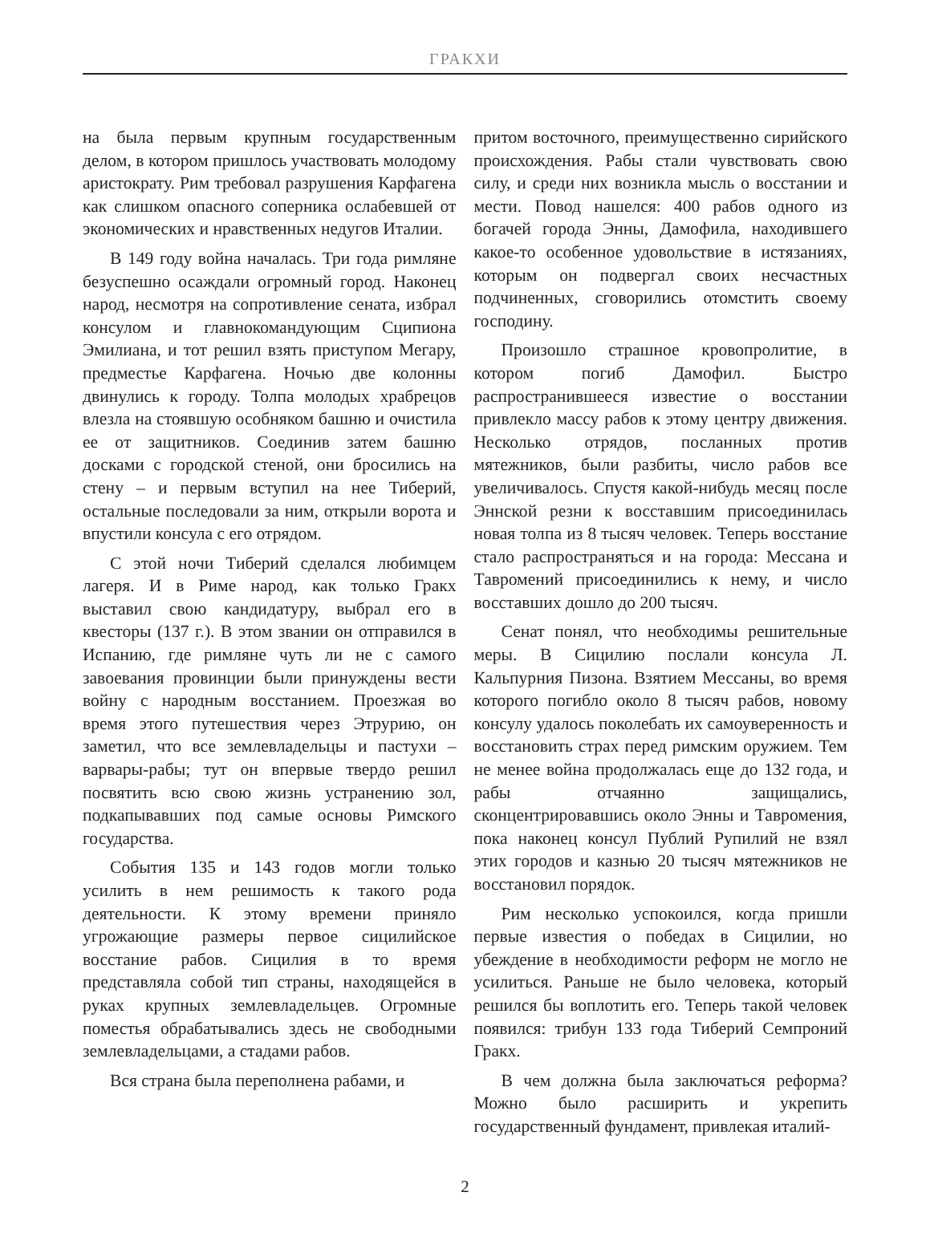ГРАКХИ
на была первым крупным государственным делом, в котором пришлось участвовать молодому аристократу. Рим требовал разрушения Карфагена как слишком опасного соперника ослабевшей от экономических и нравственных недугов Италии.
В 149 году война началась. Три года римляне безуспешно осаждали огромный город. Наконец народ, несмотря на сопротивление сената, избрал консулом и главнокомандующим Сципиона Эмилиана, и тот решил взять приступом Мегару, предместье Карфагена. Ночью две колонны двинулись к городу. Толпа молодых храбрецов влезла на стоявшую особняком башню и очистила ее от защитников. Соединив затем башню досками с городской стеной, они бросились на стену – и первым вступил на нее Тиберий, остальные последовали за ним, открыли ворота и впустили консула с его отрядом.
С этой ночи Тиберий сделался любимцем лагеря. И в Риме народ, как только Гракх выставил свою кандидатуру, выбрал его в квесторы (137 г.). В этом звании он отправился в Испанию, где римляне чуть ли не с самого завоевания провинции были принуждены вести войну с народным восстанием. Проезжая во время этого путешествия через Этрурию, он заметил, что все землевладельцы и пастухи – варвары-рабы; тут он впервые твердо решил посвятить всю свою жизнь устранению зол, подкапывавших под самые основы Римского государства.
События 135 и 143 годов могли только усилить в нем решимость к такого рода деятельности. К этому времени приняло угрожающие размеры первое сицилийское восстание рабов. Сицилия в то время представляла собой тип страны, находящейся в руках крупных землевладельцев. Огромные поместья обрабатывались здесь не свободными землевладельцами, а стадами рабов.
Вся страна была переполнена рабами, и
притом восточного, преимущественно сирийского происхождения. Рабы стали чувствовать свою силу, и среди них возникла мысль о восстании и мести. Повод нашелся: 400 рабов одного из богачей города Энны, Дамофила, находившего какое-то особенное удовольствие в истязаниях, которым он подвергал своих несчастных подчиненных, сговорились отомстить своему господину.
Произошло страшное кровопролитие, в котором погиб Дамофил. Быстро распространившееся известие о восстании привлекло массу рабов к этому центру движения. Несколько отрядов, посланных против мятежников, были разбиты, число рабов все увеличивалось. Спустя какой-нибудь месяц после Эннской резни к восставшим присоединилась новая толпа из 8 тысяч человек. Теперь восстание стало распространяться и на города: Мессана и Тавромений присоединились к нему, и число восставших дошло до 200 тысяч.
Сенат понял, что необходимы решительные меры. В Сицилию послали консула Л. Кальпурния Пизона. Взятием Мессаны, во время которого погибло около 8 тысяч рабов, новому консулу удалось поколебать их самоуверенность и восстановить страх перед римским оружием. Тем не менее война продолжалась еще до 132 года, и рабы отчаянно защищались, сконцентрировавшись около Энны и Тавромения, пока наконец консул Публий Рупилий не взял этих городов и казнью 20 тысяч мятежников не восстановил порядок.
Рим несколько успокоился, когда пришли первые известия о победах в Сицилии, но убеждение в необходимости реформ не могло не усилиться. Раньше не было человека, который решился бы воплотить его. Теперь такой человек появился: трибун 133 года Тиберий Семпроний Гракх.
В чем должна была заключаться реформа? Можно было расширить и укрепить государственный фундамент, привлекая италий-
2